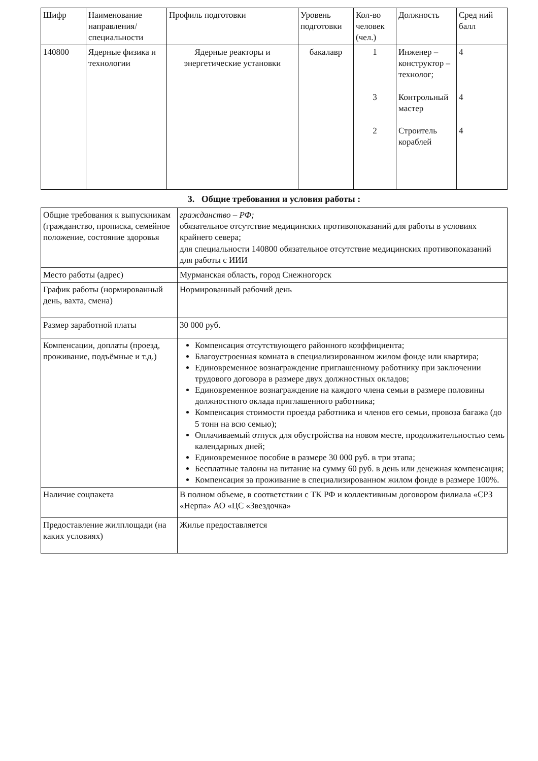| Шифр | Наименование направления/ специальности | Профиль подготовки | Уровень подготовки | Кол-во человек (чел.) | Должность | Сред ний балл |
| --- | --- | --- | --- | --- | --- | --- |
| 140800 | Ядерные физика и технологии | Ядерные реакторы и энергетические установки | бакалавр | 1 3 2 | Инженер – конструктор – технолог; Контрольный мастер Строитель кораблей | 4 4 4 |
3. Общие требования и условия работы :
| Общие требования к выпускникам (гражданство, прописка, семейное положение, состояние здоровья | гражданство – РФ; обязательное отсутствие медицинских противопоказаний для работы в условиях крайнего севера; для специальности 140800 обязательное отсутствие медицинских противопоказаний для работы с ИИИ |
| Место работы (адрес) | Мурманская область, город Снежногорск |
| График работы (нормированный день, вахта, смена) | Нормированный рабочий день |
| Размер заработной платы | 30 000 руб. |
| Компенсации, доплаты (проезд, проживание, подъёмные и т.д.) | Компенсация отсутствующего районного коэффициента; Благоустроенная комната в специализированном жилом фонде или квартира; Единовременное вознаграждение приглашенному работнику при заключении трудового договора в размере двух должностных окладов; Единовременное вознаграждение на каждого члена семьи в размере половины должностного оклада приглашенного работника; Компенсация стоимости проезда работника и членов его семьи, провоза багажа (до 5 тонн на всю семью); Оплачиваемый отпуск для обустройства на новом месте, продолжительностью семь календарных дней; Единовременное пособие в размере 30 000 руб. в три этапа; Бесплатные талоны на питание на сумму 60 руб. в день или денежная компенсация; Компенсация за проживание в специализированном жилом фонде в размере 100%. |
| Наличие соцпакета | В полном объеме, в соответствии с ТК РФ и коллективным договором филиала «СРЗ «Нерпа» АО «ЦС «Звездочка» |
| Предоставление жилплощади (на каких условиях) | Жилье предоставляется |